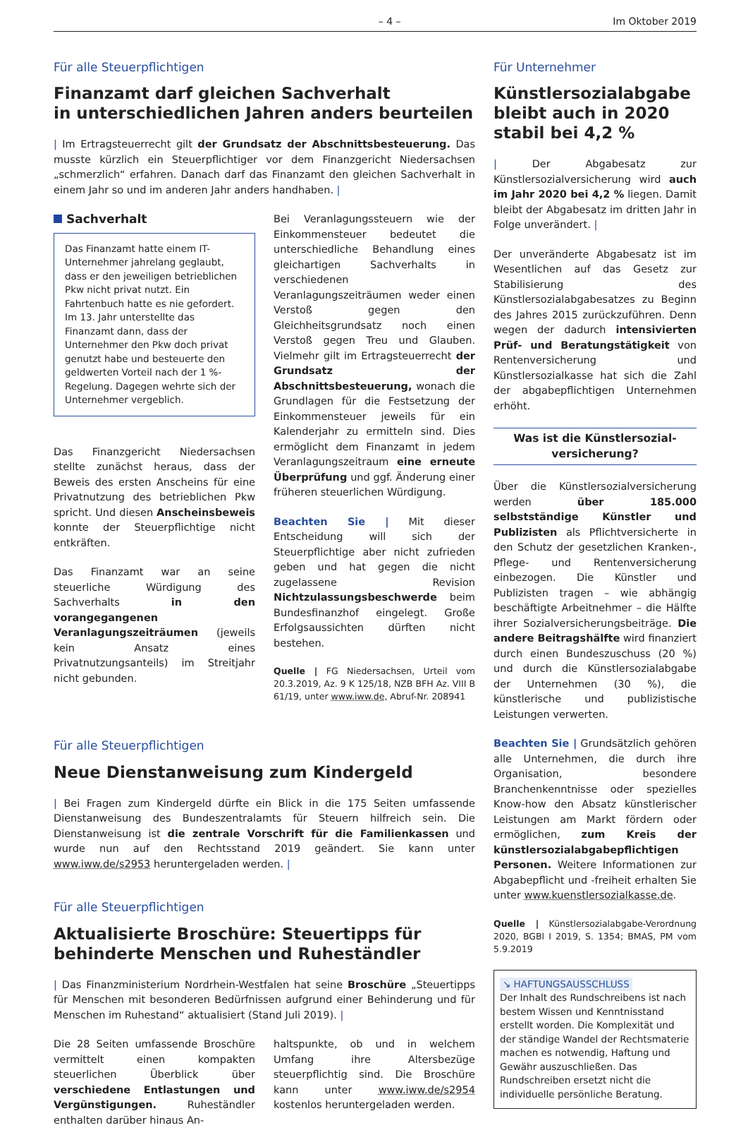– 4 – Im Oktober 2019
Für alle Steuerpflichtigen
Finanzamt darf gleichen Sachverhalt
in unterschiedlichen Jahren anders beurteilen
| Im Ertragsteuerrecht gilt der Grundsatz der Abschnittsbesteuerung. Das musste kürzlich ein Steuerpflichtiger vor dem Finanzgericht Niedersachsen „schmerzlich“ erfahren. Danach darf das Finanzamt den gleichen Sachverhalt in einem Jahr so und im anderen Jahr anders handhaben. |
Sachverhalt
Das Finanzamt hatte einem IT-Unternehmer jahrelang geglaubt, dass er den jeweiligen betrieblichen Pkw nicht privat nutzt. Ein Fahrtenbuch hatte es nie gefordert. Im 13. Jahr unterstellte das Finanzamt dann, dass der Unternehmer den Pkw doch privat genutzt habe und besteuerte den geldwerten Vorteil nach der 1 %-Regelung. Dagegen wehrte sich der Unternehmer vergeblich.
Das Finanzgericht Niedersachsen stellte zunächst heraus, dass der Beweis des ersten Anscheins für eine Privatnutzung des betrieblichen Pkw spricht. Und diesen Anscheinsbeweis konnte der Steuerpflichtige nicht entkräften.
Das Finanzamt war an seine steuerliche Würdigung des Sachverhalts in den vorangegangenen Veranlagungszeiträumen (jeweils kein Ansatz eines Privatnutzungsanteils) im Streitjahr nicht gebunden.
Bei Veranlagungssteuern wie der Einkommensteuer bedeutet die unterschiedliche Behandlung eines gleichartigen Sachverhalts in verschiedenen Veranlagungszeiträumen weder einen Verstoß gegen den Gleichheitsgrundsatz noch einen Verstoß gegen Treu und Glauben. Vielmehr gilt im Ertragsteuerrecht der Grundsatz der Abschnittsbesteuerung, wonach die Grundlagen für die Festsetzung der Einkommensteuer jeweils für ein Kalenderjahr zu ermitteln sind. Dies ermöglicht dem Finanzamt in jedem Veranlagungszeitraum eine erneute Überprüfung und ggf. Änderung einer früheren steuerlichen Würdigung.
Beachten Sie | Mit dieser Entscheidung will sich der Steuerpflichtige aber nicht zufrieden geben und hat gegen die nicht zugelassene Revision Nichtzulassungsbeschwerde beim Bundesfinanzhof eingelegt. Große Erfolgsaussichten dürften nicht bestehen.
Quelle | FG Niedersachsen, Urteil vom 20.3.2019, Az. 9 K 125/18, NZB BFH Az. VIII B 61/19, unter www.iww.de, Abruf-Nr. 208941
Für alle Steuerpflichtigen
Neue Dienstanweisung zum Kindergeld
| Bei Fragen zum Kindergeld dürfte ein Blick in die 175 Seiten umfassende Dienstanweisung des Bundeszentralamts für Steuern hilfreich sein. Die Dienstanweisung ist die zentrale Vorschrift für die Familienkassen und wurde nun auf den Rechtsstand 2019 geändert. Sie kann unter www.iww.de/s2953 heruntergeladen werden. |
Für alle Steuerpflichtigen
Aktualisierte Broschüre: Steuertipps für behinderte Menschen und Ruheständler
| Das Finanzministerium Nordrhein-Westfalen hat seine Broschüre „Steuertipps für Menschen mit besonderen Bedürfnissen aufgrund einer Behinderung und für Menschen im Ruhestand“ aktualisiert (Stand Juli 2019). |
Die 28 Seiten umfassende Broschüre vermittelt einen kompakten steuerlichen Überblick über verschiedene Entlastungen und Vergünstigungen. Ruheständler enthalten darüber hinaus An-
haltspunkte, ob und in welchem Umfang ihre Altersbezüge steuerpflichtig sind. Die Broschüre kann unter www.iww.de/s2954 kostenlos heruntergeladen werden.
Für Unternehmer
Künstlersozialabgabe bleibt auch in 2020 stabil bei 4,2 %
| Der Abgabesatz zur Künstlersozialversicherung wird auch im Jahr 2020 bei 4,2 % liegen. Damit bleibt der Abgabesatz im dritten Jahr in Folge unverändert. |
Der unveränderte Abgabesatz ist im Wesentlichen auf das Gesetz zur Stabilisierung des Künstlersozialabgabesatzes zu Beginn des Jahres 2015 zurückzuführen. Denn wegen der dadurch intensivierten Prüf- und Beratungstätigkeit von Rentenversicherung und Künstlersozialkasse hat sich die Zahl der abgabepflichtigen Unternehmen erhöht.
Was ist die Künstlersozial-
versicherung?
Über die Künstlersozialversicherung werden über 185.000 selbstständige Künstler und Publizisten als Pflichtversicherte in den Schutz der gesetzlichen Kranken-, Pflege- und Rentenversicherung einbezogen. Die Künstler und Publizisten tragen – wie abhängig beschäftigte Arbeitnehmer – die Hälfte ihrer Sozialversicherungsbeiträge. Die andere Beitragshälfte wird finanziert durch einen Bundeszuschuss (20 %) und durch die Künstlersozialabgabe der Unternehmen (30 %), die künstlerische und publizistische Leistungen verwerten.
Beachten Sie | Grundsätzlich gehören alle Unternehmen, die durch ihre Organisation, besondere Branchenkenntnisse oder spezielles Know-how den Absatz künstlerischer Leistungen am Markt fördern oder ermöglichen, zum Kreis der künstlersozialabgabepflichtigen Personen. Weitere Informationen zur Abgabepflicht und -freiheit erhalten Sie unter www.kuenstlersozialkasse.de.
Quelle | Künstlersozialabgabe-Verordnung 2020, BGBl I 2019, S. 1354; BMAS, PM vom 5.9.2019
↘ HAFTUNGSAUSSCHLUSS
Der Inhalt des Rundschreibens ist nach bestem Wissen und Kenntnisstand erstellt worden. Die Komplexität und der ständige Wandel der Rechtsmaterie machen es notwendig, Haftung und Gewähr auszuschließen. Das Rundschreiben ersetzt nicht die individuelle persönliche Beratung.